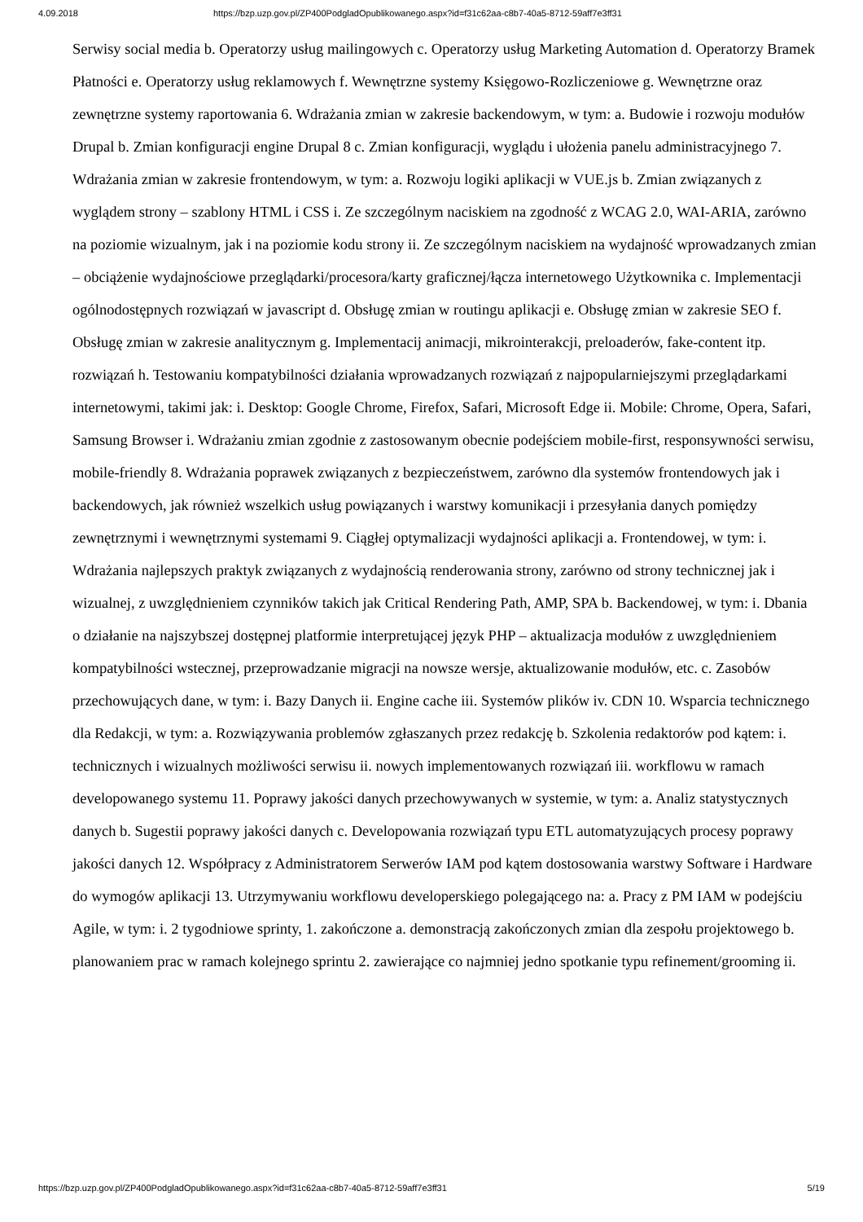4.09.2018 https://bzp.uzp.gov.pl/ZP400PodgladOpublikowanego.aspx?id=f31c62aa-c8b7-40a5-8712-59aff7e3ff31
Serwisy social media b. Operatorzy usług mailingowych c. Operatorzy usług Marketing Automation d. Operatorzy Bramek Płatności e. Operatorzy usług reklamowych f. Wewnętrzne systemy Księgowo-Rozliczeniowe g. Wewnętrzne oraz zewnętrzne systemy raportowania 6. Wdrażania zmian w zakresie backendowym, w tym: a. Budowie i rozwoju modułów Drupal b. Zmian konfiguracji engine Drupal 8 c. Zmian konfiguracji, wyglądu i ułożenia panelu administracyjnego 7. Wdrażania zmian w zakresie frontendowym, w tym: a. Rozwoju logiki aplikacji w VUE.js b. Zmian związanych z wyglądem strony – szablony HTML i CSS i. Ze szczególnym naciskiem na zgodność z WCAG 2.0, WAI-ARIA, zarówno na poziomie wizualnym, jak i na poziomie kodu strony ii. Ze szczególnym naciskiem na wydajność wprowadzanych zmian – obciążenie wydajnościowe przeglądarki/procesora/karty graficznej/łącza internetowego Użytkownika c. Implementacji ogólnodostępnych rozwiązań w javascript d. Obsługę zmian w routingu aplikacji e. Obsługę zmian w zakresie SEO f. Obsługę zmian w zakresie analitycznym g. Implementacij animacji, mikrointerakcji, preloaderów, fake-content itp. rozwiązań h. Testowaniu kompatybilności działania wprowadzanych rozwiązań z najpopularniejszymi przeglądarkami internetowymi, takimi jak: i. Desktop: Google Chrome, Firefox, Safari, Microsoft Edge ii. Mobile: Chrome, Opera, Safari, Samsung Browser i. Wdrażaniu zmian zgodnie z zastosowanym obecnie podejściem mobile-first, responsywności serwisu, mobile-friendly 8. Wdrażania poprawek związanych z bezpieczeństwem, zarówno dla systemów frontendowych jak i backendowych, jak również wszelkich usług powiązanych i warstwy komunikacji i przesyłania danych pomiędzy zewnętrznymi i wewnętrznymi systemami 9. Ciągłej optymalizacji wydajności aplikacji a. Frontendowej, w tym: i. Wdrażania najlepszych praktyk związanych z wydajnością renderowania strony, zarówno od strony technicznej jak i wizualnej, z uwzględnieniem czynników takich jak Critical Rendering Path, AMP, SPA b. Backendowej, w tym: i. Dbania o działanie na najszybszej dostępnej platformie interpretującej język PHP – aktualizacja modułów z uwzględnieniem kompatybilności wstecznej, przeprowadzanie migracji na nowsze wersje, aktualizowanie modułów, etc. c. Zasobów przechowujących dane, w tym: i. Bazy Danych ii. Engine cache iii. Systemów plików iv. CDN 10. Wsparcia technicznego dla Redakcji, w tym: a. Rozwiązywania problemów zgłaszanych przez redakcję b. Szkolenia redaktorów pod kątem: i. technicznych i wizualnych możliwości serwisu ii. nowych implementowanych rozwiązań iii. workflowu w ramach developowanego systemu 11. Poprawy jakości danych przechowywanych w systemie, w tym: a. Analiz statystycznych danych b. Sugestii poprawy jakości danych c. Developowania rozwiązań typu ETL automatyzujących procesy poprawy jakości danych 12. Współpracy z Administratorem Serwerów IAM pod kątem dostosowania warstwy Software i Hardware do wymogów aplikacji 13. Utrzymywaniu workflowu developerskiego polegającego na: a. Pracy z PM IAM w podejściu Agile, w tym: i. 2 tygodniowe sprinty, 1. zakończone a. demonstracją zakończonych zmian dla zespołu projektowego b. planowaniem prac w ramach kolejnego sprintu 2. zawierające co najmniej jedno spotkanie typu refinement/grooming ii.
https://bzp.uzp.gov.pl/ZP400PodgladOpublikowanego.aspx?id=f31c62aa-c8b7-40a5-8712-59aff7e3ff31 5/19